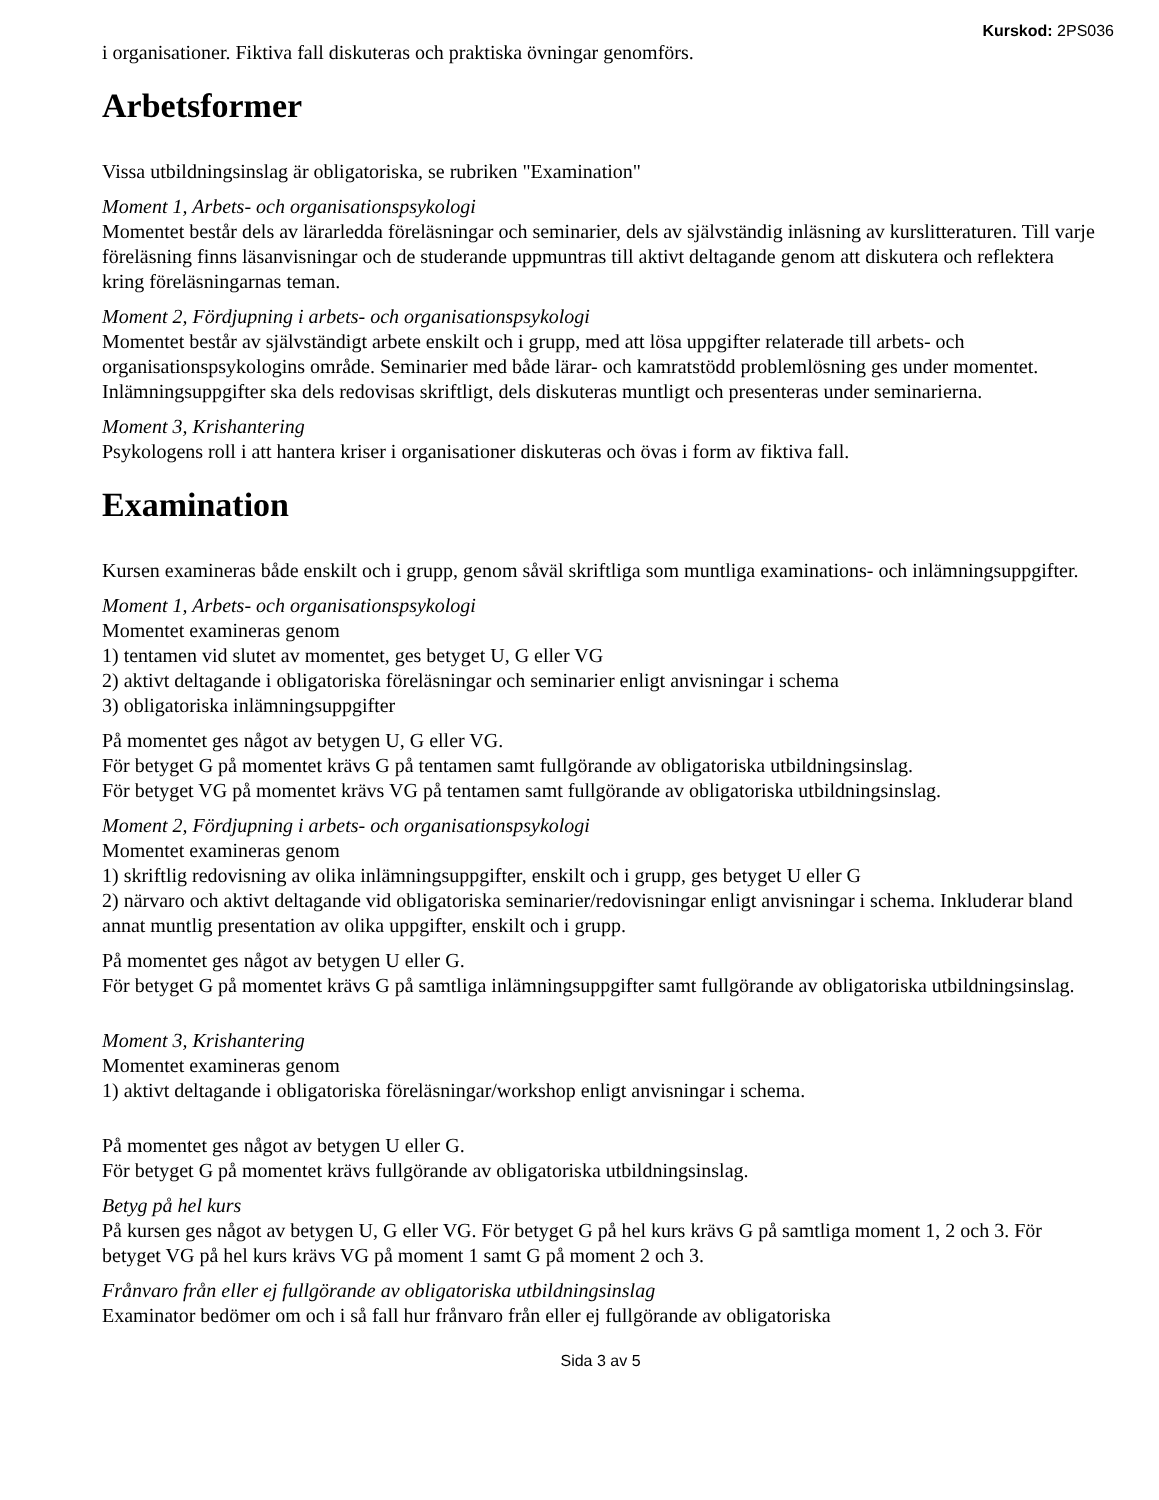Kurskod: 2PS036
i organisationer. Fiktiva fall diskuteras och praktiska övningar genomförs.
Arbetsformer
Vissa utbildningsinslag är obligatoriska, se rubriken "Examination"
Moment 1, Arbets- och organisationspsykologi
Momentet består dels av lärarledda föreläsningar och seminarier, dels av självständig inläsning av kurslitteraturen. Till varje föreläsning finns läsanvisningar och de studerande uppmuntras till aktivt deltagande genom att diskutera och reflektera kring föreläsningarnas teman.
Moment 2, Fördjupning i arbets- och organisationspsykologi
Momentet består av självständigt arbete enskilt och i grupp, med att lösa uppgifter relaterade till arbets- och organisationspsykologins område. Seminarier med både lärar- och kamratstödd problemlösning ges under momentet. Inlämningsuppgifter ska dels redovisas skriftligt, dels diskuteras muntligt och presenteras under seminarierna.
Moment 3, Krishantering
Psykologens roll i att hantera kriser i organisationer diskuteras och övas i form av fiktiva fall.
Examination
Kursen examineras både enskilt och i grupp, genom såväl skriftliga som muntliga examinations- och inlämningsuppgifter.
Moment 1, Arbets- och organisationspsykologi
Momentet examineras genom
1) tentamen vid slutet av momentet, ges betyget U, G eller VG
2) aktivt deltagande i obligatoriska föreläsningar och seminarier enligt anvisningar i schema
3) obligatoriska inlämningsuppgifter
På momentet ges något av betygen U, G eller VG.
För betyget G på momentet krävs G på tentamen samt fullgörande av obligatoriska utbildningsinslag.
För betyget VG på momentet krävs VG på tentamen samt fullgörande av obligatoriska utbildningsinslag.
Moment 2, Fördjupning i arbets- och organisationspsykologi
Momentet examineras genom
1) skriftlig redovisning av olika inlämningsuppgifter, enskilt och i grupp, ges betyget U eller G
2) närvaro och aktivt deltagande vid obligatoriska seminarier/redovisningar enligt anvisningar i schema. Inkluderar bland annat muntlig presentation av olika uppgifter, enskilt och i grupp.
På momentet ges något av betygen U eller G.
För betyget G på momentet krävs G på samtliga inlämningsuppgifter samt fullgörande av obligatoriska utbildningsinslag.
Moment 3, Krishantering
Momentet examineras genom
1) aktivt deltagande i obligatoriska föreläsningar/workshop enligt anvisningar i schema.
På momentet ges något av betygen U eller G.
För betyget G på momentet krävs fullgörande av obligatoriska utbildningsinslag.
Betyg på hel kurs
På kursen ges något av betygen U, G eller VG. För betyget G på hel kurs krävs G på samtliga moment 1, 2 och 3. För betyget VG på hel kurs krävs VG på moment 1 samt G på moment 2 och 3.
Frånvaro från eller ej fullgörande av obligatoriska utbildningsinslag
Examinator bedömer om och i så fall hur frånvaro från eller ej fullgörande av obligatoriska
Sida 3 av 5